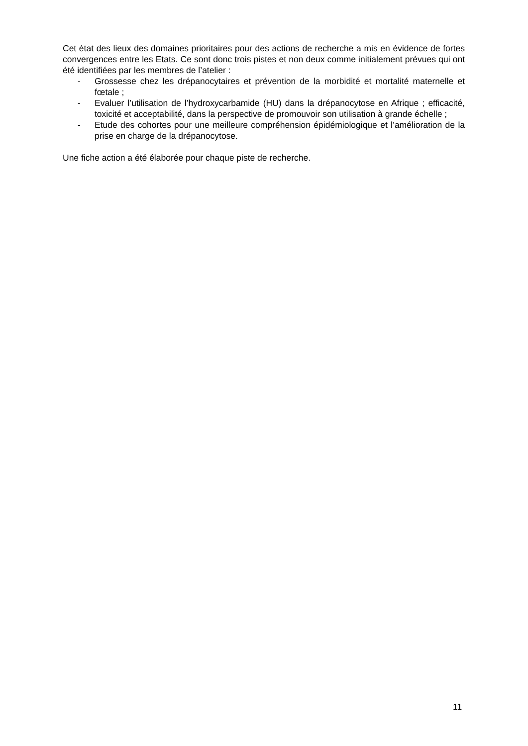Cet état des lieux des domaines prioritaires pour des actions de recherche a mis en évidence de fortes convergences entre les Etats. Ce sont donc trois pistes et non deux comme initialement prévues qui ont été identifiées par les membres de l’atelier :
- Grossesse chez les drépanocytaires et prévention de la morbidité et mortalité maternelle et fœtale ;
- Evaluer l’utilisation de l’hydroxycarbamide (HU) dans la drépanocytose en Afrique ; efficacité, toxicité et acceptabilité, dans la perspective de promouvoir son utilisation à grande échelle ;
- Etude des cohortes pour une meilleure compréhension épidémiologique et l’amélioration de la prise en charge de la drépanocytose.
Une fiche action a été élaborée pour chaque piste de recherche.
11